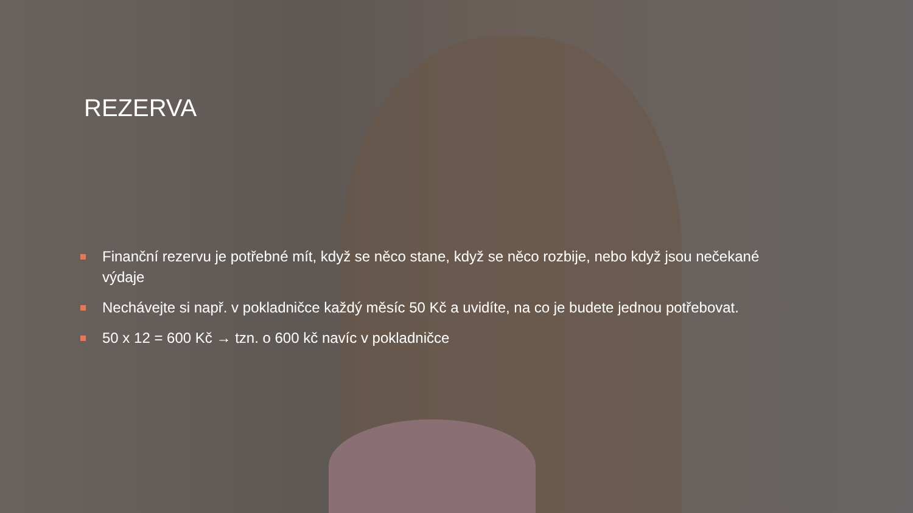REZERVA
Finanční rezervu je potřebné mít, když se něco stane, když se něco rozbije, nebo když jsou nečekané výdaje
Nechávejte si např. v pokladničce každý měsíc 50 Kč a uvidíte, na co je budete jednou potřebovat.
50 x 12 = 600 Kč → tzn. o 600 kč navíc v pokladničce